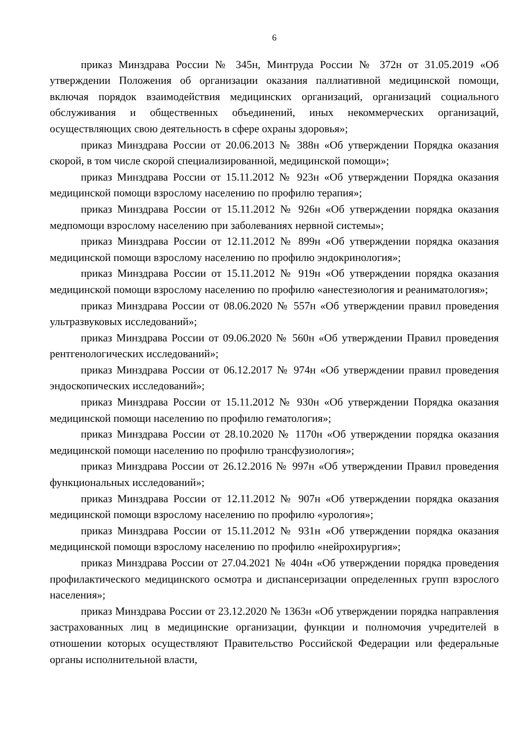6
приказ Минздрава России № 345н, Минтруда России № 372н от 31.05.2019 «Об утверждении Положения об организации оказания паллиативной медицинской помощи, включая порядок взаимодействия медицинских организаций, организаций социального обслуживания и общественных объединений, иных некоммерческих организаций, осуществляющих свою деятельность в сфере охраны здоровья»;
приказ Минздрава России от 20.06.2013 № 388н «Об утверждении Порядка оказания скорой, в том числе скорой специализированной, медицинской помощи»;
приказ Минздрава России от 15.11.2012 № 923н «Об утверждении Порядка оказания медицинской помощи взрослому населению по профилю терапия»;
приказ Минздрава России от 15.11.2012 № 926н «Об утверждении порядка оказания медпомощи взрослому населению при заболеваниях нервной системы»;
приказ Минздрава России от 12.11.2012 № 899н «Об утверждении порядка оказания медицинской помощи взрослому населению по профилю эндокринология»;
приказ Минздрава России от 15.11.2012 № 919н «Об утверждении порядка оказания медицинской помощи взрослому населению по профилю «анестезиология и реаниматология»;
приказ Минздрава России от 08.06.2020 № 557н «Об утверждении правил проведения ультразвуковых исследований»;
приказ Минздрава России от 09.06.2020 № 560н «Об утверждении Правил проведения рентгенологических исследований»;
приказ Минздрава России от 06.12.2017 № 974н «Об утверждении правил проведения эндоскопических исследований»;
приказ Минздрава России от 15.11.2012 № 930н «Об утверждении Порядка оказания медицинской помощи населению по профилю гематология»;
приказ Минздрава России от 28.10.2020 № 1170н «Об утверждении порядка оказания медицинской помощи населению по профилю трансфузиология»;
приказ Минздрава России от 26.12.2016 № 997н «Об утверждении Правил проведения функциональных исследований»;
приказ Минздрава России от 12.11.2012 № 907н «Об утверждении порядка оказания медицинской помощи взрослому населению по профилю «урология»;
приказ Минздрава России от 15.11.2012 № 931н «Об утверждении порядка оказания медицинской помощи взрослому населению по профилю «нейрохирургия»;
приказ Минздрава России от 27.04.2021 № 404н «Об утверждении порядка проведения профилактического медицинского осмотра и диспансеризации определенных групп взрослого населения»;
приказ Минздрава России от 23.12.2020 № 1363н «Об утверждении порядка направления застрахованных лиц в медицинские организации, функции и полномочия учредителей в отношении которых осуществляют Правительство Российской Федерации или федеральные органы исполнительной власти,